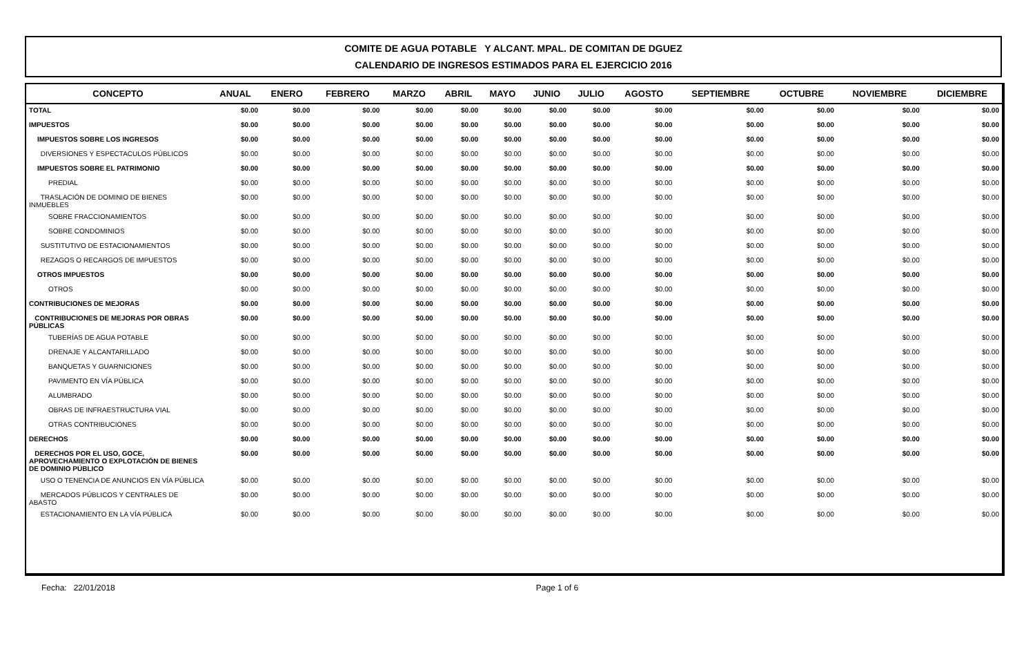COMITE DE AGUA POTABLE Y ALCANT. MPAL. DE COMITAN DE DGUEZ
CALENDARIO DE INGRESOS ESTIMADOS PARA EL EJERCICIO 2016
| CONCEPTO | ANUAL | ENERO | FEBRERO | MARZO | ABRIL | MAYO | JUNIO | JULIO | AGOSTO | SEPTIEMBRE | OCTUBRE | NOVIEMBRE | DICIEMBRE |
| --- | --- | --- | --- | --- | --- | --- | --- | --- | --- | --- | --- | --- | --- |
| TOTAL | $0.00 | $0.00 | $0.00 | $0.00 | $0.00 | $0.00 | $0.00 | $0.00 | $0.00 | $0.00 | $0.00 | $0.00 | $0.00 |
| IMPUESTOS | $0.00 | $0.00 | $0.00 | $0.00 | $0.00 | $0.00 | $0.00 | $0.00 | $0.00 | $0.00 | $0.00 | $0.00 | $0.00 |
| IMPUESTOS SOBRE LOS INGRESOS | $0.00 | $0.00 | $0.00 | $0.00 | $0.00 | $0.00 | $0.00 | $0.00 | $0.00 | $0.00 | $0.00 | $0.00 | $0.00 |
| DIVERSIONES Y ESPECTACULOS PÚBLICOS | $0.00 | $0.00 | $0.00 | $0.00 | $0.00 | $0.00 | $0.00 | $0.00 | $0.00 | $0.00 | $0.00 | $0.00 | $0.00 |
| IMPUESTOS SOBRE EL PATRIMONIO | $0.00 | $0.00 | $0.00 | $0.00 | $0.00 | $0.00 | $0.00 | $0.00 | $0.00 | $0.00 | $0.00 | $0.00 | $0.00 |
| PREDIAL | $0.00 | $0.00 | $0.00 | $0.00 | $0.00 | $0.00 | $0.00 | $0.00 | $0.00 | $0.00 | $0.00 | $0.00 | $0.00 |
| TRASLACIÓN DE DOMINIO DE BIENES INMUEBLES | $0.00 | $0.00 | $0.00 | $0.00 | $0.00 | $0.00 | $0.00 | $0.00 | $0.00 | $0.00 | $0.00 | $0.00 | $0.00 |
| SOBRE FRACCIONAMIENTOS | $0.00 | $0.00 | $0.00 | $0.00 | $0.00 | $0.00 | $0.00 | $0.00 | $0.00 | $0.00 | $0.00 | $0.00 | $0.00 |
| SOBRE CONDOMINIOS | $0.00 | $0.00 | $0.00 | $0.00 | $0.00 | $0.00 | $0.00 | $0.00 | $0.00 | $0.00 | $0.00 | $0.00 | $0.00 |
| SUSTITUTIVO DE ESTACIONAMIENTOS | $0.00 | $0.00 | $0.00 | $0.00 | $0.00 | $0.00 | $0.00 | $0.00 | $0.00 | $0.00 | $0.00 | $0.00 | $0.00 |
| REZAGOS O RECARGOS DE IMPUESTOS | $0.00 | $0.00 | $0.00 | $0.00 | $0.00 | $0.00 | $0.00 | $0.00 | $0.00 | $0.00 | $0.00 | $0.00 | $0.00 |
| OTROS IMPUESTOS | $0.00 | $0.00 | $0.00 | $0.00 | $0.00 | $0.00 | $0.00 | $0.00 | $0.00 | $0.00 | $0.00 | $0.00 | $0.00 |
| OTROS | $0.00 | $0.00 | $0.00 | $0.00 | $0.00 | $0.00 | $0.00 | $0.00 | $0.00 | $0.00 | $0.00 | $0.00 | $0.00 |
| CONTRIBUCIONES DE MEJORAS | $0.00 | $0.00 | $0.00 | $0.00 | $0.00 | $0.00 | $0.00 | $0.00 | $0.00 | $0.00 | $0.00 | $0.00 | $0.00 |
| CONTRIBUCIONES DE MEJORAS POR OBRAS PÚBLICAS | $0.00 | $0.00 | $0.00 | $0.00 | $0.00 | $0.00 | $0.00 | $0.00 | $0.00 | $0.00 | $0.00 | $0.00 | $0.00 |
| TUBERÍAS DE AGUA POTABLE | $0.00 | $0.00 | $0.00 | $0.00 | $0.00 | $0.00 | $0.00 | $0.00 | $0.00 | $0.00 | $0.00 | $0.00 | $0.00 |
| DRENAJE Y ALCANTARILLADO | $0.00 | $0.00 | $0.00 | $0.00 | $0.00 | $0.00 | $0.00 | $0.00 | $0.00 | $0.00 | $0.00 | $0.00 | $0.00 |
| BANQUETAS Y GUARNICIONES | $0.00 | $0.00 | $0.00 | $0.00 | $0.00 | $0.00 | $0.00 | $0.00 | $0.00 | $0.00 | $0.00 | $0.00 | $0.00 |
| PAVIMENTO EN VÍA PÚBLICA | $0.00 | $0.00 | $0.00 | $0.00 | $0.00 | $0.00 | $0.00 | $0.00 | $0.00 | $0.00 | $0.00 | $0.00 | $0.00 |
| ALUMBRADO | $0.00 | $0.00 | $0.00 | $0.00 | $0.00 | $0.00 | $0.00 | $0.00 | $0.00 | $0.00 | $0.00 | $0.00 | $0.00 |
| OBRAS DE INFRAESTRUCTURA VIAL | $0.00 | $0.00 | $0.00 | $0.00 | $0.00 | $0.00 | $0.00 | $0.00 | $0.00 | $0.00 | $0.00 | $0.00 | $0.00 |
| OTRAS CONTRIBUCIONES | $0.00 | $0.00 | $0.00 | $0.00 | $0.00 | $0.00 | $0.00 | $0.00 | $0.00 | $0.00 | $0.00 | $0.00 | $0.00 |
| DERECHOS | $0.00 | $0.00 | $0.00 | $0.00 | $0.00 | $0.00 | $0.00 | $0.00 | $0.00 | $0.00 | $0.00 | $0.00 | $0.00 |
| DERECHOS POR EL USO, GOCE, APROVECHAMIENTO O EXPLOTACIÓN DE BIENES DE DOMINIO PÚBLICO | $0.00 | $0.00 | $0.00 | $0.00 | $0.00 | $0.00 | $0.00 | $0.00 | $0.00 | $0.00 | $0.00 | $0.00 | $0.00 |
| USO O TENENCIA DE ANUNCIOS EN VÍA PÚBLICA | $0.00 | $0.00 | $0.00 | $0.00 | $0.00 | $0.00 | $0.00 | $0.00 | $0.00 | $0.00 | $0.00 | $0.00 | $0.00 |
| MERCADOS PÚBLICOS Y CENTRALES DE ABASTO | $0.00 | $0.00 | $0.00 | $0.00 | $0.00 | $0.00 | $0.00 | $0.00 | $0.00 | $0.00 | $0.00 | $0.00 | $0.00 |
| ESTACIONAMIENTO EN LA VÍA PÚBLICA | $0.00 | $0.00 | $0.00 | $0.00 | $0.00 | $0.00 | $0.00 | $0.00 | $0.00 | $0.00 | $0.00 | $0.00 | $0.00 |
Fecha: 22/01/2018 Page 1 of 6